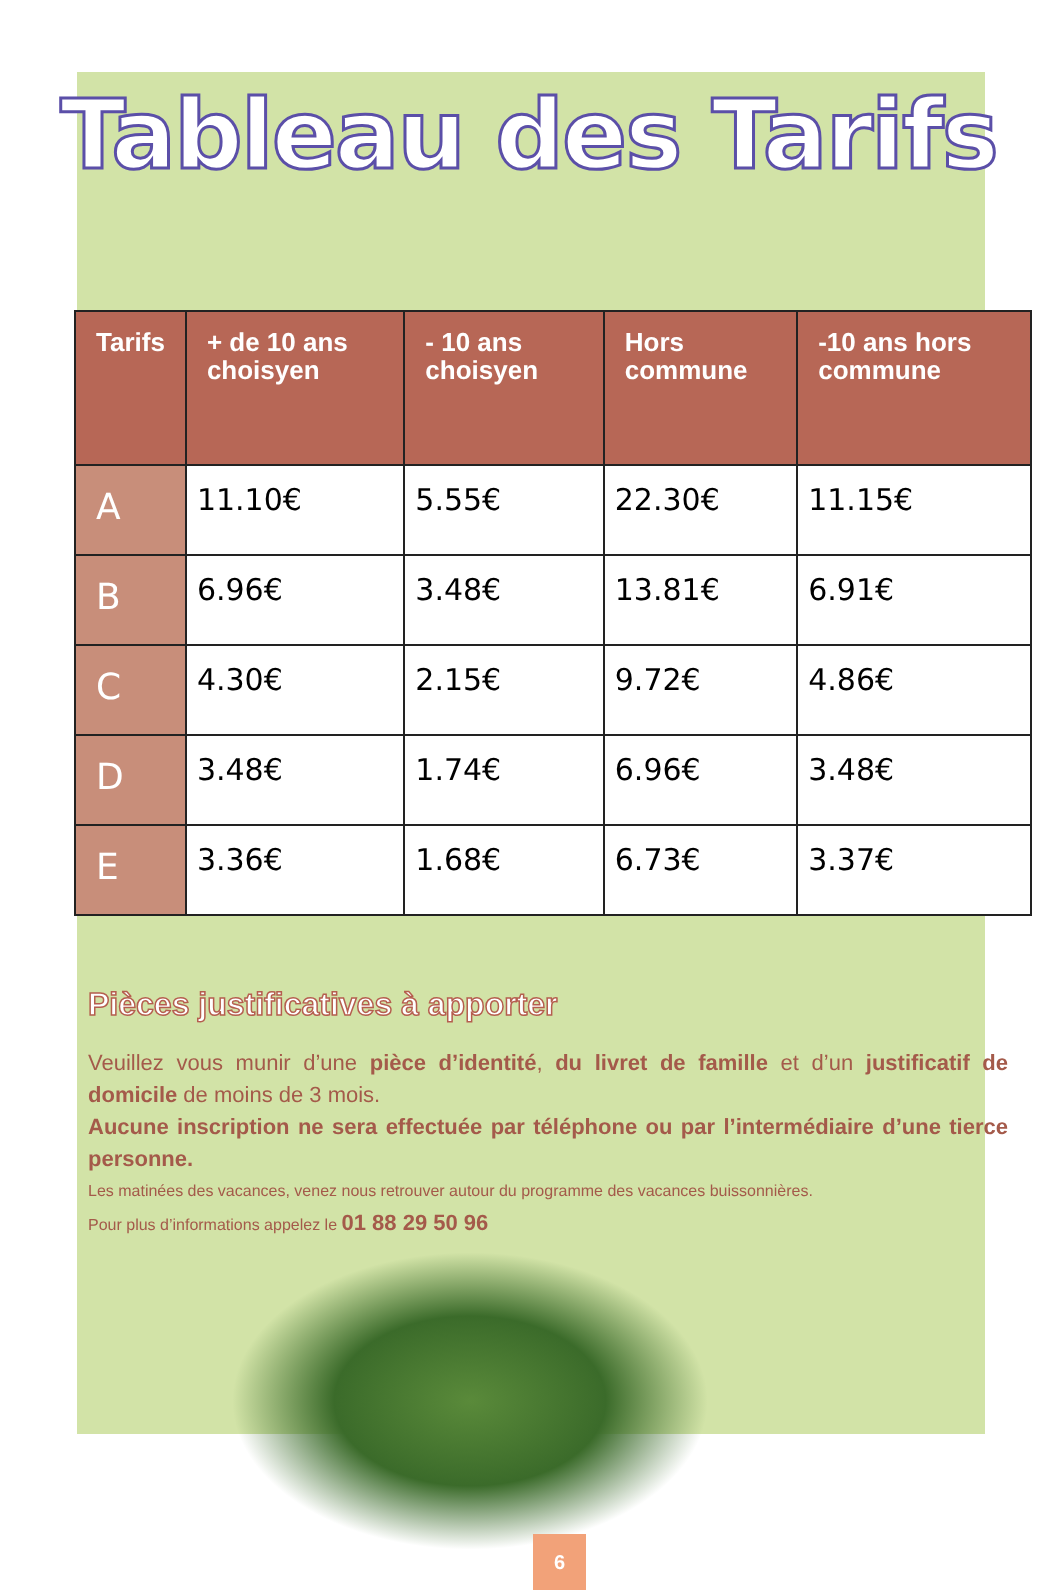Tableau des Tarifs
| Tarifs | + de 10 ans choisyen | - 10 ans choisyen | Hors commune | -10 ans hors commune |
| --- | --- | --- | --- | --- |
| A | 11.10€ | 5.55€ | 22.30€ | 11.15€ |
| B | 6.96€ | 3.48€ | 13.81€ | 6.91€ |
| C | 4.30€ | 2.15€ | 9.72€ | 4.86€ |
| D | 3.48€ | 1.74€ | 6.96€ | 3.48€ |
| E | 3.36€ | 1.68€ | 6.73€ | 3.37€ |
Pièces justificatives à apporter
Veuillez vous munir d’une pièce d’identité, du livret de famille et d’un justificatif de domicile de moins de 3 mois.
Aucune inscription ne sera effectuée par téléphone ou par l’intermédiaire d’une tierce personne.
Les matinées des vacances, venez nous retrouver autour du programme des vacances buissonnières.
Pour plus d’informations appelez le 01 88 29 50 96
6